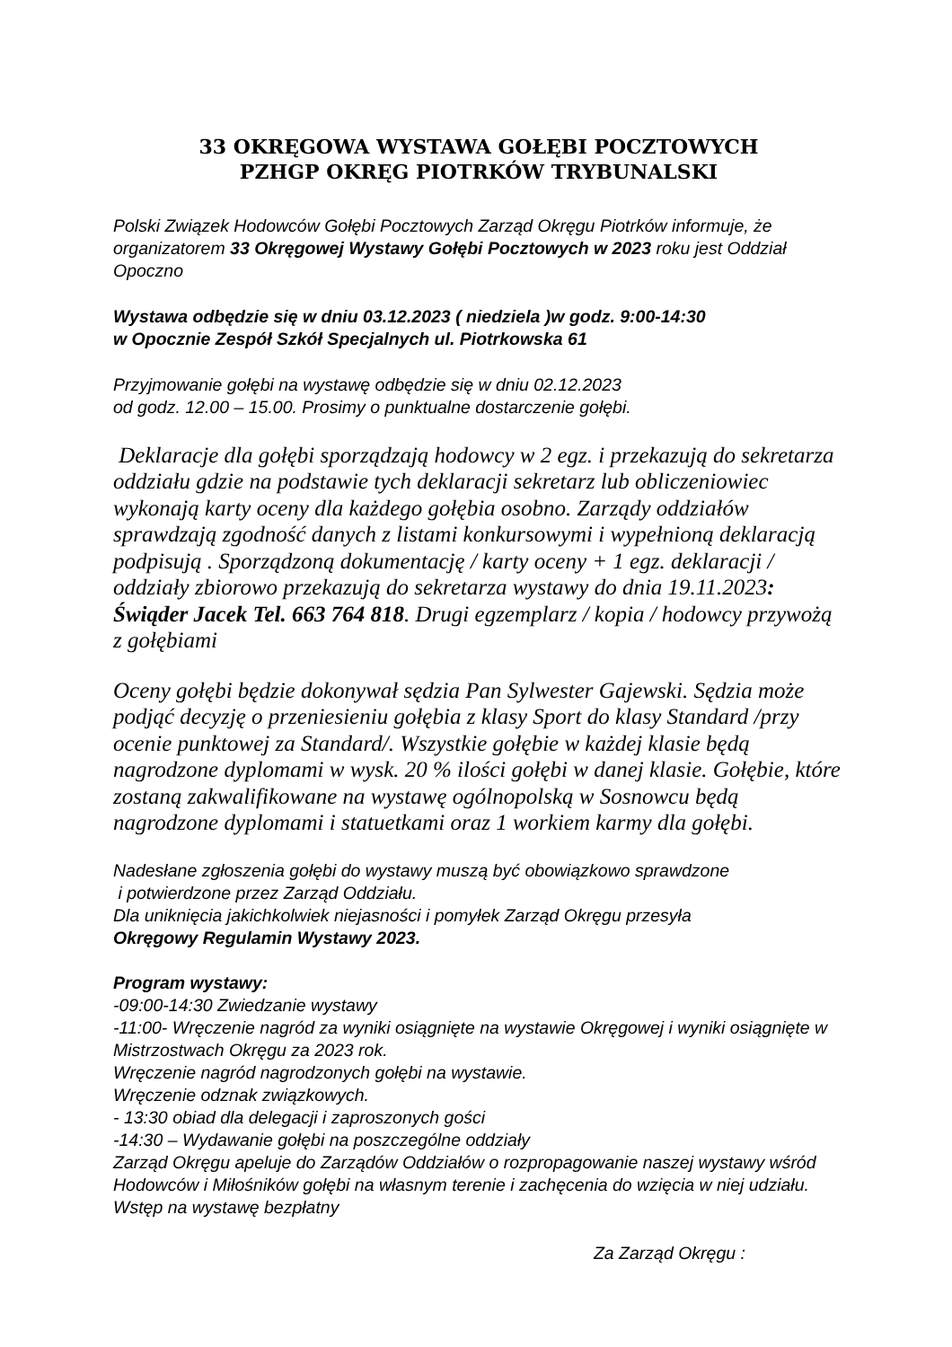33 OKRĘGOWA WYSTAWA GOŁĘBI POCZTOWYCH
PZHGP OKRĘG PIOTRKÓW TRYBUNALSKI
Polski Związek Hodowców Gołębi Pocztowych Zarząd Okręgu Piotrków informuje, że organizatorem 33 Okręgowej Wystawy Gołębi Pocztowych w 2023 roku jest Oddział Opoczno
Wystawa odbędzie się w dniu 03.12.2023 ( niedziela )w godz. 9:00-14:30
w Opocznie Zespół Szkół Specjalnych ul. Piotrkowska 61
Przyjmowanie gołębi na wystawę odbędzie się w dniu 02.12.2023
od godz. 12.00 – 15.00. Prosimy o punktualne dostarczenie gołębi.
Deklaracje dla gołębi sporządzają hodowcy w 2 egz. i przekazują do sekretarza oddziału gdzie na podstawie tych deklaracji sekretarz lub obliczeniowiec wykonają karty oceny dla każdego gołębia osobno. Zarządy oddziałów sprawdzają zgodność danych z listami konkursowymi i wypełnioną deklaracją podpisują . Sporządzoną dokumentację / karty oceny + 1 egz. deklaracji / oddziały zbiorowo przekazują do sekretarza wystawy do dnia 19.11.2023: Świąder Jacek Tel. 663 764 818. Drugi egzemplarz / kopia / hodowcy przywożą z gołębiami
Oceny gołębi będzie dokonywał sędzia Pan Sylwester Gajewski. Sędzia może podjąć decyzję o przeniesieniu gołębia z klasy Sport do klasy Standard /przy ocenie punktowej za Standard/. Wszystkie gołębie w każdej klasie będą nagrodzone dyplomami w wysk. 20 % ilości gołębi w danej klasie. Gołębie, które zostaną zakwalifikowane na wystawę ogólnopolską w Sosnowcu będą nagrodzone dyplomami i statuetkami oraz 1 workiem karmy dla gołębi.
Nadesłane zgłoszenia gołębi do wystawy muszą być obowiązkowo sprawdzone
i potwierdzone przez Zarząd Oddziału.
Dla uniknięcia jakichkolwiek niejasności i pomyłek Zarząd Okręgu przesyła
Okręgowy Regulamin Wystawy 2023.
Program wystawy:
-09:00-14:30 Zwiedzanie wystawy
-11:00- Wręczenie nagród za wyniki osiągnięte na wystawie Okręgowej i wyniki osiągnięte w Mistrzostwach Okręgu za 2023 rok.
Wręczenie nagród nagrodzonych gołębi na wystawie.
Wręczenie odznak związkowych.
- 13:30 obiad dla delegacji i zaproszonych gości
-14:30 – Wydawanie gołębi na poszczególne oddziały
Zarząd Okręgu apeluje do Zarządów Oddziałów o rozpropagowanie naszej wystawy wśród Hodowców i Miłośników gołębi na własnym terenie i zachęcenia do wzięcia w niej udziału.
Wstęp na wystawę bezpłatny
Za Zarząd Okręgu :